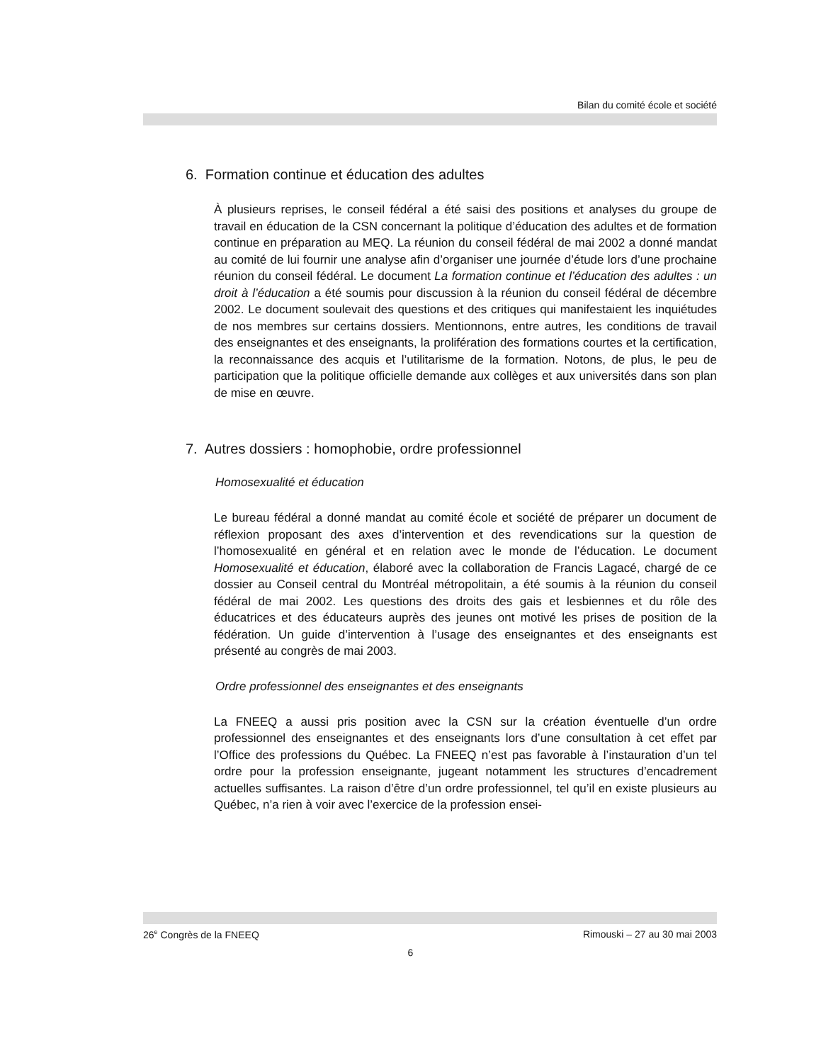Bilan du comité école et société
6. Formation continue et éducation des adultes
À plusieurs reprises, le conseil fédéral a été saisi des positions et analyses du groupe de travail en éducation de la CSN concernant la politique d’éducation des adultes et de formation continue en préparation au MEQ. La réunion du conseil fédéral de mai 2002 a donné mandat au comité de lui fournir une analyse afin d’organiser une journée d’étude lors d’une prochaine réunion du conseil fédéral. Le document La formation continue et l’éducation des adultes : un droit à l’éducation a été soumis pour discussion à la réunion du conseil fédéral de décembre 2002. Le document soulevait des questions et des critiques qui manifestaient les inquiétudes de nos membres sur certains dossiers. Mentionnons, entre autres, les conditions de travail des enseignantes et des enseignants, la prolifération des formations courtes et la certification, la reconnaissance des acquis et l’utilitarisme de la formation. Notons, de plus, le peu de participation que la politique officielle demande aux collèges et aux universités dans son plan de mise en œuvre.
7. Autres dossiers : homophobie, ordre professionnel
Homosexualité et éducation
Le bureau fédéral a donné mandat au comité école et société de préparer un document de réflexion proposant des axes d’intervention et des revendications sur la question de l’homosexualité en général et en relation avec le monde de l’éducation. Le document Homosexualité et éducation, élaboré avec la collaboration de Francis Lagacé, chargé de ce dossier au Conseil central du Montréal métropolitain, a été soumis à la réunion du conseil fédéral de mai 2002. Les questions des droits des gais et lesbiennes et du rôle des éducatrices et des éducateurs auprès des jeunes ont motivé les prises de position de la fédération. Un guide d’intervention à l’usage des enseignantes et des enseignants est présenté au congrès de mai 2003.
Ordre professionnel des enseignantes et des enseignants
La FNEEQ a aussi pris position avec la CSN sur la création éventuelle d’un ordre professionnel des enseignantes et des enseignants lors d’une consultation à cet effet par l’Office des professions du Québec. La FNEEQ n’est pas favorable à l’instauration d’un tel ordre pour la profession enseignante, jugeant notamment les structures d’encadrement actuelles suffisantes. La raison d’être d’un ordre professionnel, tel qu’il en existe plusieurs au Québec, n’a rien à voir avec l’exercice de la profession ensei-
26<sup>e</sup> Congrès de la FNEEQ Rimouski – 27 au 30 mai 2003
6